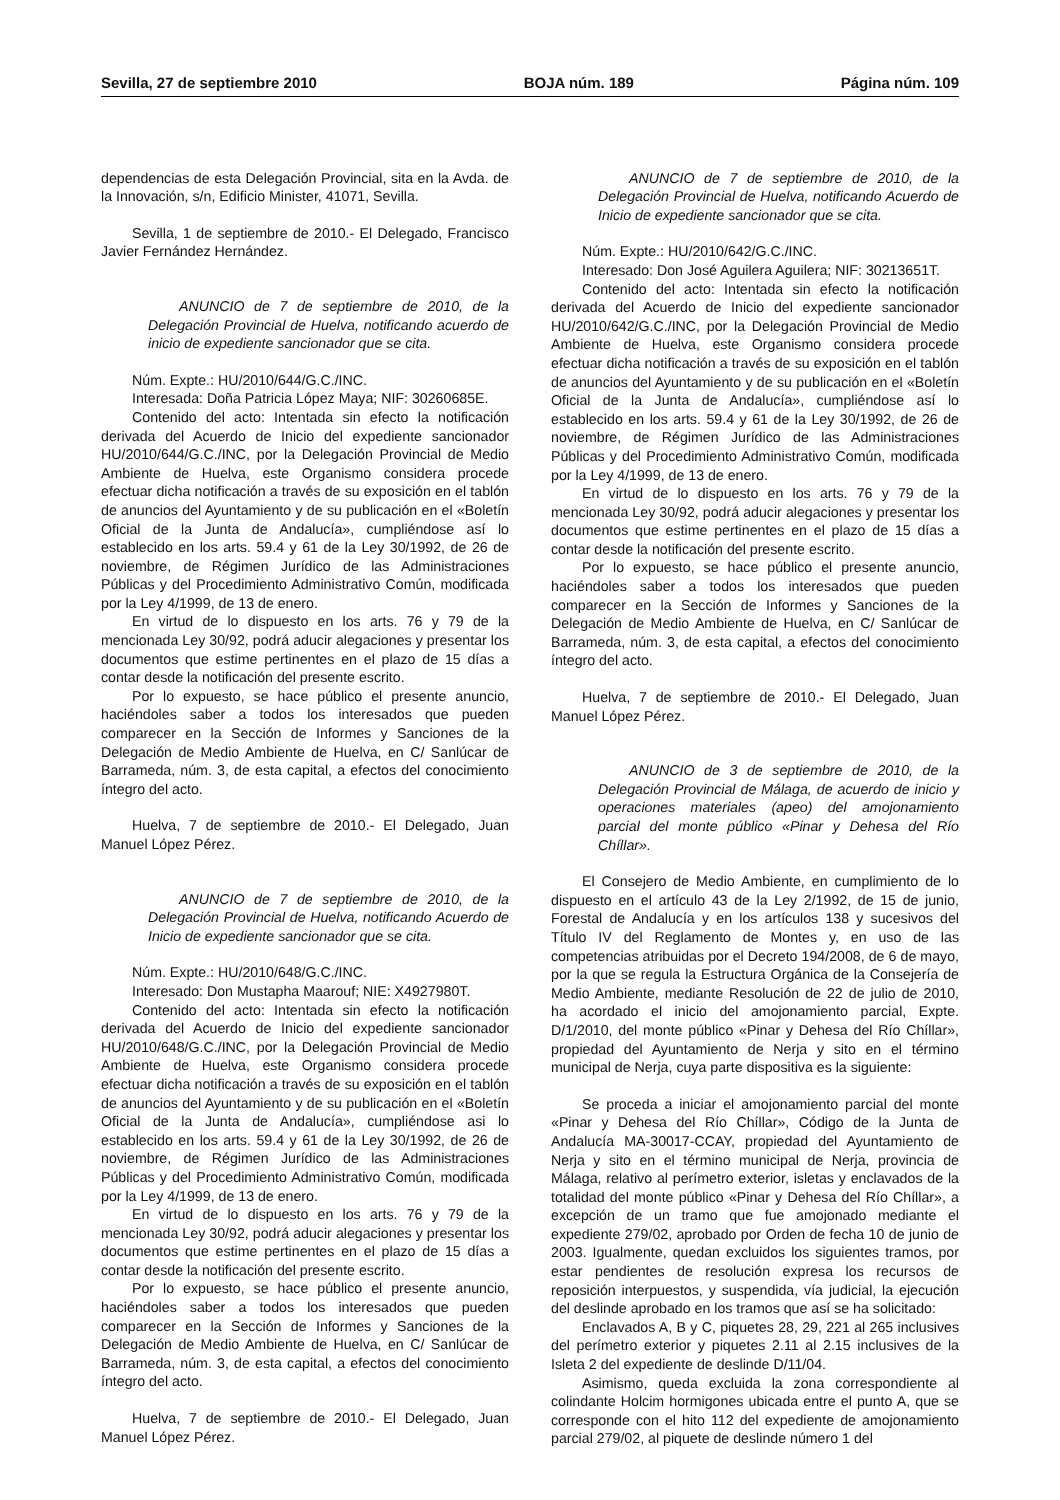Sevilla, 27 de septiembre 2010 BOJA núm. 189 Página núm. 109
dependencias de esta Delegación Provincial, sita en la Avda. de la Innovación, s/n, Edificio Minister, 41071, Sevilla.
Sevilla, 1 de septiembre de 2010.- El Delegado, Francisco Javier Fernández Hernández.
ANUNCIO de 7 de septiembre de 2010, de la Delegación Provincial de Huelva, notificando acuerdo de inicio de expediente sancionador que se cita.
Núm. Expte.: HU/2010/644/G.C./INC.
Interesada: Doña Patricia López Maya; NIF: 30260685E.
Contenido del acto: Intentada sin efecto la notificación derivada del Acuerdo de Inicio del expediente sancionador HU/2010/644/G.C./INC, por la Delegación Provincial de Medio Ambiente de Huelva, este Organismo considera procede efectuar dicha notificación a través de su exposición en el tablón de anuncios del Ayuntamiento y de su publicación en el «Boletín Oficial de la Junta de Andalucía», cumpliéndose así lo establecido en los arts. 59.4 y 61 de la Ley 30/1992, de 26 de noviembre, de Régimen Jurídico de las Administraciones Públicas y del Procedimiento Administrativo Común, modificada por la Ley 4/1999, de 13 de enero.
En virtud de lo dispuesto en los arts. 76 y 79 de la mencionada Ley 30/92, podrá aducir alegaciones y presentar los documentos que estime pertinentes en el plazo de 15 días a contar desde la notificación del presente escrito.
Por lo expuesto, se hace público el presente anuncio, haciéndoles saber a todos los interesados que pueden comparecer en la Sección de Informes y Sanciones de la Delegación de Medio Ambiente de Huelva, en C/ Sanlúcar de Barrameda, núm. 3, de esta capital, a efectos del conocimiento íntegro del acto.
Huelva, 7 de septiembre de 2010.- El Delegado, Juan Manuel López Pérez.
ANUNCIO de 7 de septiembre de 2010, de la Delegación Provincial de Huelva, notificando Acuerdo de Inicio de expediente sancionador que se cita.
Núm. Expte.: HU/2010/648/G.C./INC.
Interesado: Don Mustapha Maarouf; NIE: X4927980T.
Contenido del acto: Intentada sin efecto la notificación derivada del Acuerdo de Inicio del expediente sancionador HU/2010/648/G.C./INC, por la Delegación Provincial de Medio Ambiente de Huelva, este Organismo considera procede efectuar dicha notificación a través de su exposición en el tablón de anuncios del Ayuntamiento y de su publicación en el «Boletín Oficial de la Junta de Andalucía», cumpliéndose asi lo establecido en los arts. 59.4 y 61 de la Ley 30/1992, de 26 de noviembre, de Régimen Jurídico de las Administraciones Públicas y del Procedimiento Administrativo Común, modificada por la Ley 4/1999, de 13 de enero.
En virtud de lo dispuesto en los arts. 76 y 79 de la mencionada Ley 30/92, podrá aducir alegaciones y presentar los documentos que estime pertinentes en el plazo de 15 días a contar desde la notificación del presente escrito.
Por lo expuesto, se hace público el presente anuncio, haciéndoles saber a todos los interesados que pueden comparecer en la Sección de Informes y Sanciones de la Delegación de Medio Ambiente de Huelva, en C/ Sanlúcar de Barrameda, núm. 3, de esta capital, a efectos del conocimiento íntegro del acto.
Huelva, 7 de septiembre de 2010.- El Delegado, Juan Manuel López Pérez.
ANUNCIO de 7 de septiembre de 2010, de la Delegación Provincial de Huelva, notificando Acuerdo de Inicio de expediente sancionador que se cita.
Núm. Expte.: HU/2010/642/G.C./INC.
Interesado: Don José Aguilera Aguilera; NIF: 30213651T.
Contenido del acto: Intentada sin efecto la notificación derivada del Acuerdo de Inicio del expediente sancionador HU/2010/642/G.C./INC, por la Delegación Provincial de Medio Ambiente de Huelva, este Organismo considera procede efectuar dicha notificación a través de su exposición en el tablón de anuncios del Ayuntamiento y de su publicación en el «Boletín Oficial de la Junta de Andalucía», cumpliéndose así lo establecido en los arts. 59.4 y 61 de la Ley 30/1992, de 26 de noviembre, de Régimen Jurídico de las Administraciones Públicas y del Procedimiento Administrativo Común, modificada por la Ley 4/1999, de 13 de enero.
En virtud de lo dispuesto en los arts. 76 y 79 de la mencionada Ley 30/92, podrá aducir alegaciones y presentar los documentos que estime pertinentes en el plazo de 15 días a contar desde la notificación del presente escrito.
Por lo expuesto, se hace público el presente anuncio, haciéndoles saber a todos los interesados que pueden comparecer en la Sección de Informes y Sanciones de la Delegación de Medio Ambiente de Huelva, en C/ Sanlúcar de Barrameda, núm. 3, de esta capital, a efectos del conocimiento íntegro del acto.
Huelva, 7 de septiembre de 2010.- El Delegado, Juan Manuel López Pérez.
ANUNCIO de 3 de septiembre de 2010, de la Delegación Provincial de Málaga, de acuerdo de inicio y operaciones materiales (apeo) del amojonamiento parcial del monte público «Pinar y Dehesa del Río Chíllar».
El Consejero de Medio Ambiente, en cumplimiento de lo dispuesto en el artículo 43 de la Ley 2/1992, de 15 de junio, Forestal de Andalucía y en los artículos 138 y sucesivos del Título IV del Reglamento de Montes y, en uso de las competencias atribuidas por el Decreto 194/2008, de 6 de mayo, por la que se regula la Estructura Orgánica de la Consejería de Medio Ambiente, mediante Resolución de 22 de julio de 2010, ha acordado el inicio del amojonamiento parcial, Expte. D/1/2010, del monte público «Pinar y Dehesa del Río Chíllar», propiedad del Ayuntamiento de Nerja y sito en el término municipal de Nerja, cuya parte dispositiva es la siguiente:
Se proceda a iniciar el amojonamiento parcial del monte «Pinar y Dehesa del Río Chíllar», Código de la Junta de Andalucía MA-30017-CCAY, propiedad del Ayuntamiento de Nerja y sito en el término municipal de Nerja, provincia de Málaga, relativo al perímetro exterior, isletas y enclavados de la totalidad del monte público «Pinar y Dehesa del Río Chíllar», a excepción de un tramo que fue amojonado mediante el expediente 279/02, aprobado por Orden de fecha 10 de junio de 2003. Igualmente, quedan excluidos los siguientes tramos, por estar pendientes de resolución expresa los recursos de reposición interpuestos, y suspendida, vía judicial, la ejecución del deslinde aprobado en los tramos que así se ha solicitado:
Enclavados A, B y C, piquetes 28, 29, 221 al 265 inclusives del perímetro exterior y piquetes 2.11 al 2.15 inclusives de la Isleta 2 del expediente de deslinde D/11/04.
Asimismo, queda excluida la zona correspondiente al colindante Holcim hormigones ubicada entre el punto A, que se corresponde con el hito 112 del expediente de amojonamiento parcial 279/02, al piquete de deslinde número 1 del